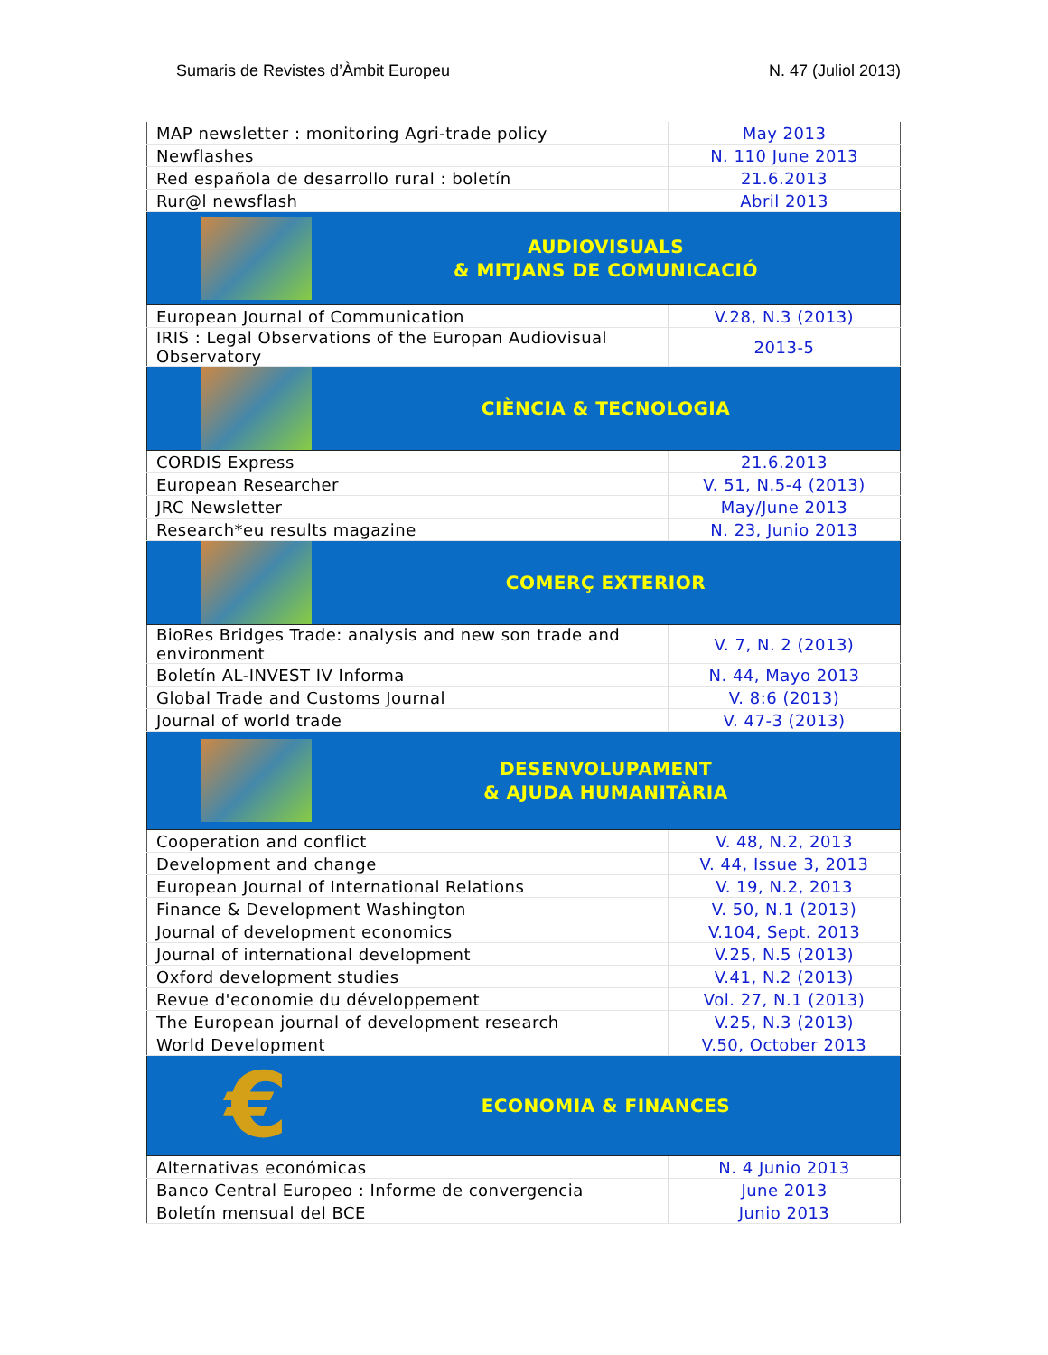Sumaris de Revistes d’Àmbit Europeu N. 47 (Juliol 2013)
| MAP newsletter : monitoring Agri-trade policy | May 2013 |
| Newflashes | N. 110 June 2013 |
| Red española de desarrollo rural : boletín | 21.6.2013 |
| Rur@l newsflash | Abril 2013 |
| AUDIOVISUALS & MITJANS DE COMUNICACIÓ | |
| European Journal of Communication | V.28, N.3 (2013) |
| IRIS : Legal Observations of the Europan Audiovisual Observatory | 2013-5 |
| CIÈNCIA & TECNOLOGIA | |
| CORDIS Express | 21.6.2013 |
| European Researcher | V. 51, N.5-4 (2013) |
| JRC Newsletter | May/June 2013 |
| Research*eu results magazine | N. 23, Junio 2013 |
| COMERÇ EXTERIOR | |
| BioRes Bridges Trade: analysis and new son trade and environment | V. 7, N. 2 (2013) |
| Boletín AL-INVEST IV Informa | N. 44, Mayo 2013 |
| Global Trade and Customs Journal | V. 8:6 (2013) |
| Journal of world trade | V. 47-3 (2013) |
| DESENVOLUPAMENT & AJUDA HUMANITÀRIA | |
| Cooperation and conflict | V. 48, N.2, 2013 |
| Development and change | V. 44, Issue 3, 2013 |
| European Journal of International Relations | V. 19, N.2, 2013 |
| Finance & Development Washington | V. 50, N.1 (2013) |
| Journal of development economics | V.104, Sept. 2013 |
| Journal of international development | V.25, N.5 (2013) |
| Oxford development studies | V.41, N.2 (2013) |
| Revue d'economie du développement | Vol. 27, N.1 (2013) |
| The European journal of development research | V.25, N.3 (2013) |
| World Development | V.50, October 2013 |
| € ECONOMIA & FINANCES | |
| Alternativas económicas | N. 4 Junio 2013 |
| Banco Central Europeo : Informe de convergencia | June 2013 |
| Boletín mensual del BCE | Junio 2013 |